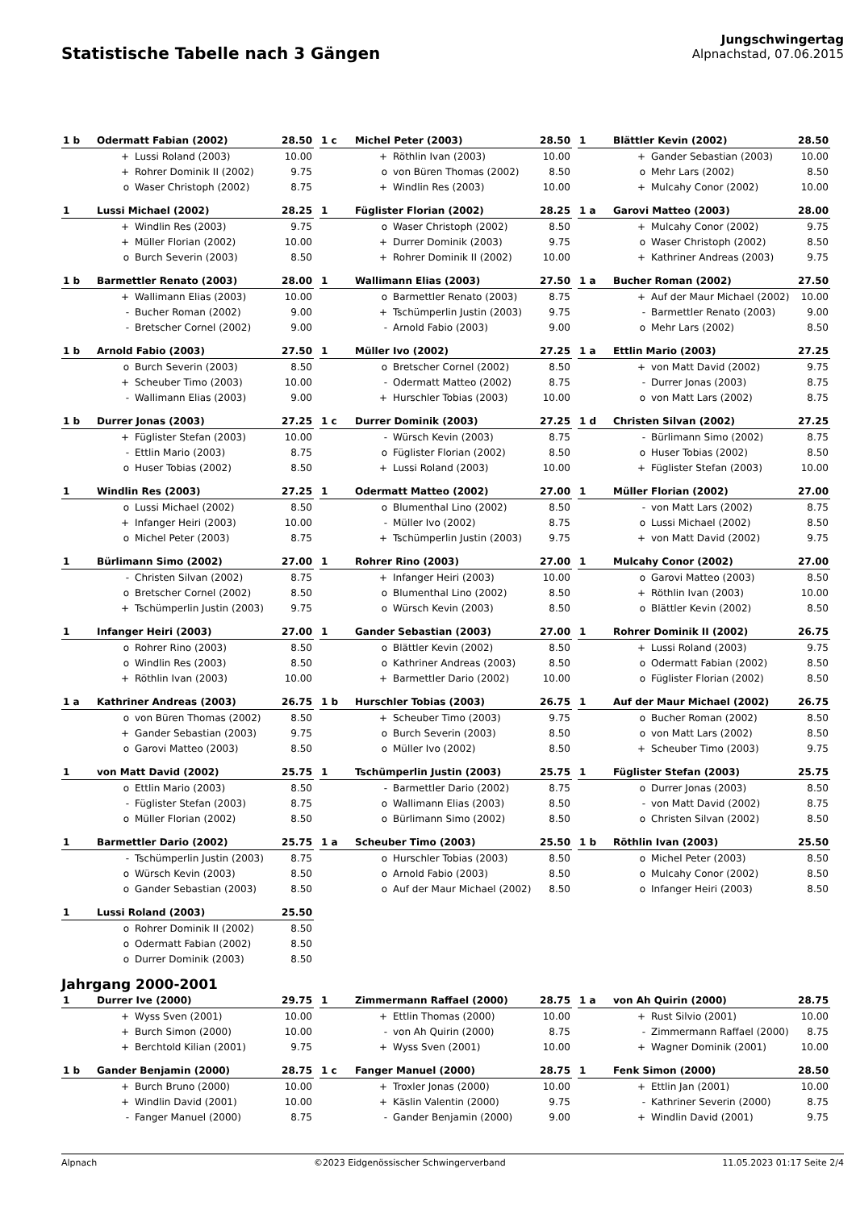Statistische Tabelle nach 3 Gängen
Jungschwingertag
Alpnachstad, 07.06.2015
| 1 b | Odermatt Fabian (2002) | | 28.50 |
| | + | Lussi Roland (2003) | 10.00 |
| | + | Rohrer Dominik II (2002) | 9.75 |
| | o | Waser Christoph (2002) | 8.75 |
| 1 c | Michel Peter (2003) | | 28.50 |
| | + | Röthlin Ivan (2003) | 10.00 |
| | o | von Büren Thomas (2002) | 8.50 |
| | + | Windlin Res (2003) | 10.00 |
| 1 | Blättler Kevin (2002) | | 28.50 |
| | + | Gander Sebastian (2003) | 10.00 |
| | o | Mehr Lars (2002) | 8.50 |
| | + | Mulcahy Conor (2002) | 10.00 |
| 1 | Lussi Michael (2002) | | 28.25 |
| | + | Windlin Res (2003) | 9.75 |
| | + | Müller Florian (2002) | 10.00 |
| | o | Burch Severin (2003) | 8.50 |
| 1 | Füglister Florian (2002) | | 28.25 |
| | o | Waser Christoph (2002) | 8.50 |
| | + | Durrer Dominik (2003) | 9.75 |
| | + | Rohrer Dominik II (2002) | 10.00 |
| 1 a | Garovi Matteo (2003) | | 28.00 |
| | + | Mulcahy Conor (2002) | 9.75 |
| | o | Waser Christoph (2002) | 8.50 |
| | + | Kathriner Andreas (2003) | 9.75 |
| 1 b | Barmettler Renato (2003) | | 28.00 |
| | + | Wallimann Elias (2003) | 10.00 |
| | - | Bucher Roman (2002) | 9.00 |
| | - | Bretscher Cornel (2002) | 9.00 |
| 1 | Wallimann Elias (2003) | | 27.50 |
| | o | Barmettler Renato (2003) | 8.75 |
| | + | Tschümperlin Justin (2003) | 9.75 |
| | - | Arnold Fabio (2003) | 9.00 |
| 1 a | Bucher Roman (2002) | | 27.50 |
| | + | Auf der Maur Michael (2002) | 10.00 |
| | - | Barmettler Renato (2003) | 9.00 |
| | o | Mehr Lars (2002) | 8.50 |
| 1 b | Arnold Fabio (2003) | | 27.50 |
| | o | Burch Severin (2003) | 8.50 |
| | + | Scheuber Timo (2003) | 10.00 |
| | - | Wallimann Elias (2003) | 9.00 |
| 1 | Müller Ivo (2002) | | 27.25 |
| | o | Bretscher Cornel (2002) | 8.50 |
| | - | Odermatt Matteo (2002) | 8.75 |
| | + | Hurschler Tobias (2003) | 10.00 |
| 1 a | Ettlin Mario (2003) | | 27.25 |
| | + | von Matt David (2002) | 9.75 |
| | - | Durrer Jonas (2003) | 8.75 |
| | o | von Matt Lars (2002) | 8.75 |
| 1 b | Durrer Jonas (2003) | | 27.25 |
| | + | Füglister Stefan (2003) | 10.00 |
| | - | Ettlin Mario (2003) | 8.75 |
| | o | Huser Tobias (2002) | 8.50 |
| 1 c | Durrer Dominik (2003) | | 27.25 |
| | - | Würsch Kevin (2003) | 8.75 |
| | o | Füglister Florian (2002) | 8.50 |
| | + | Lussi Roland (2003) | 10.00 |
| 1 d | Christen Silvan (2002) | | 27.25 |
| | - | Bürlimann Simo (2002) | 8.75 |
| | o | Huser Tobias (2002) | 8.50 |
| | + | Füglister Stefan (2003) | 10.00 |
| 1 | Windlin Res (2003) | | 27.25 |
| | o | Lussi Michael (2002) | 8.50 |
| | + | Infanger Heiri (2003) | 10.00 |
| | o | Michel Peter (2003) | 8.75 |
| 1 | Odermatt Matteo (2002) | | 27.00 |
| | o | Blumenthal Lino (2002) | 8.50 |
| | - | Müller Ivo (2002) | 8.75 |
| | + | Tschümperlin Justin (2003) | 9.75 |
| 1 | Müller Florian (2002) | | 27.00 |
| | - | von Matt Lars (2002) | 8.75 |
| | o | Lussi Michael (2002) | 8.50 |
| | + | von Matt David (2002) | 9.75 |
| 1 | Bürlimann Simo (2002) | | 27.00 |
| | - | Christen Silvan (2002) | 8.75 |
| | o | Bretscher Cornel (2002) | 8.50 |
| | + | Tschümperlin Justin (2003) | 9.75 |
| 1 | Rohrer Rino (2003) | | 27.00 |
| | + | Infanger Heiri (2003) | 10.00 |
| | o | Blumenthal Lino (2002) | 8.50 |
| | o | Würsch Kevin (2003) | 8.50 |
| 1 | Mulcahy Conor (2002) | | 27.00 |
| | o | Garovi Matteo (2003) | 8.50 |
| | + | Röthlin Ivan (2003) | 10.00 |
| | o | Blättler Kevin (2002) | 8.50 |
| 1 | Infanger Heiri (2003) | | 27.00 |
| | o | Rohrer Rino (2003) | 8.50 |
| | o | Windlin Res (2003) | 8.50 |
| | + | Röthlin Ivan (2003) | 10.00 |
| 1 | Gander Sebastian (2003) | | 27.00 |
| | o | Blättler Kevin (2002) | 8.50 |
| | o | Kathriner Andreas (2003) | 8.50 |
| | + | Barmettler Dario (2002) | 10.00 |
| 1 | Rohrer Dominik II (2002) | | 26.75 |
| | + | Lussi Roland (2003) | 9.75 |
| | o | Odermatt Fabian (2002) | 8.50 |
| | o | Füglister Florian (2002) | 8.50 |
| 1 a | Kathriner Andreas (2003) | | 26.75 |
| | o | von Büren Thomas (2002) | 8.50 |
| | + | Gander Sebastian (2003) | 9.75 |
| | o | Garovi Matteo (2003) | 8.50 |
| 1 b | Hurschler Tobias (2003) | | 26.75 |
| | + | Scheuber Timo (2003) | 9.75 |
| | o | Burch Severin (2003) | 8.50 |
| | o | Müller Ivo (2002) | 8.50 |
| 1 | Auf der Maur Michael (2002) | | 26.75 |
| | o | Bucher Roman (2002) | 8.50 |
| | o | von Matt Lars (2002) | 8.50 |
| | + | Scheuber Timo (2003) | 9.75 |
| 1 | von Matt David (2002) | | 25.75 |
| | o | Ettlin Mario (2003) | 8.50 |
| | - | Füglister Stefan (2003) | 8.75 |
| | o | Müller Florian (2002) | 8.50 |
| 1 | Tschümperlin Justin (2003) | | 25.75 |
| | - | Barmettler Dario (2002) | 8.75 |
| | o | Wallimann Elias (2003) | 8.50 |
| | o | Bürlimann Simo (2002) | 8.50 |
| 1 | Füglister Stefan (2003) | | 25.75 |
| | o | Durrer Jonas (2003) | 8.50 |
| | - | von Matt David (2002) | 8.75 |
| | o | Christen Silvan (2002) | 8.50 |
| 1 | Barmettler Dario (2002) | | 25.75 |
| | - | Tschümperlin Justin (2003) | 8.75 |
| | o | Würsch Kevin (2003) | 8.50 |
| | o | Gander Sebastian (2003) | 8.50 |
| 1 a | Scheuber Timo (2003) | | 25.50 |
| | o | Hurschler Tobias (2003) | 8.50 |
| | o | Arnold Fabio (2003) | 8.50 |
| | o | Auf der Maur Michael (2002) | 8.50 |
| 1 b | Röthlin Ivan (2003) | | 25.50 |
| | o | Michel Peter (2003) | 8.50 |
| | o | Mulcahy Conor (2002) | 8.50 |
| | o | Infanger Heiri (2003) | 8.50 |
| 1 | Lussi Roland (2003) | | 25.50 |
| | o | Rohrer Dominik II (2002) | 8.50 |
| | o | Odermatt Fabian (2002) | 8.50 |
| | o | Durrer Dominik (2003) | 8.50 |
Jahrgang 2000-2001
| 1 | Durrer Ive (2000) | | 29.75 |
| | + | Wyss Sven (2001) | 10.00 |
| | + | Burch Simon (2000) | 10.00 |
| | + | Berchtold Kilian (2001) | 9.75 |
| 1 | Zimmermann Raffael (2000) | | 28.75 |
| | + | Ettlin Thomas (2000) | 10.00 |
| | - | von Ah Quirin (2000) | 8.75 |
| | + | Wyss Sven (2001) | 10.00 |
| 1 a | von Ah Quirin (2000) | | 28.75 |
| | + | Rust Silvio (2001) | 10.00 |
| | - | Zimmermann Raffael (2000) | 8.75 |
| | + | Wagner Dominik (2001) | 10.00 |
| 1 b | Gander Benjamin (2000) | | 28.75 |
| | + | Burch Bruno (2000) | 10.00 |
| | + | Windlin David (2001) | 10.00 |
| | - | Fanger Manuel (2000) | 8.75 |
| 1 c | Fanger Manuel (2000) | | 28.75 |
| | + | Troxler Jonas (2000) | 10.00 |
| | + | Käslin Valentin (2000) | 9.75 |
| | - | Gander Benjamin (2000) | 9.00 |
| 1 | Fenk Simon (2000) | | 28.50 |
| | + | Ettlin Jan (2001) | 10.00 |
| | - | Kathriner Severin (2000) | 8.75 |
| | + | Windlin David (2001) | 9.75 |
Alpnach ©2023 Eidgenössischer Schwingerverband 11.05.2023 01:17 Seite 2/4